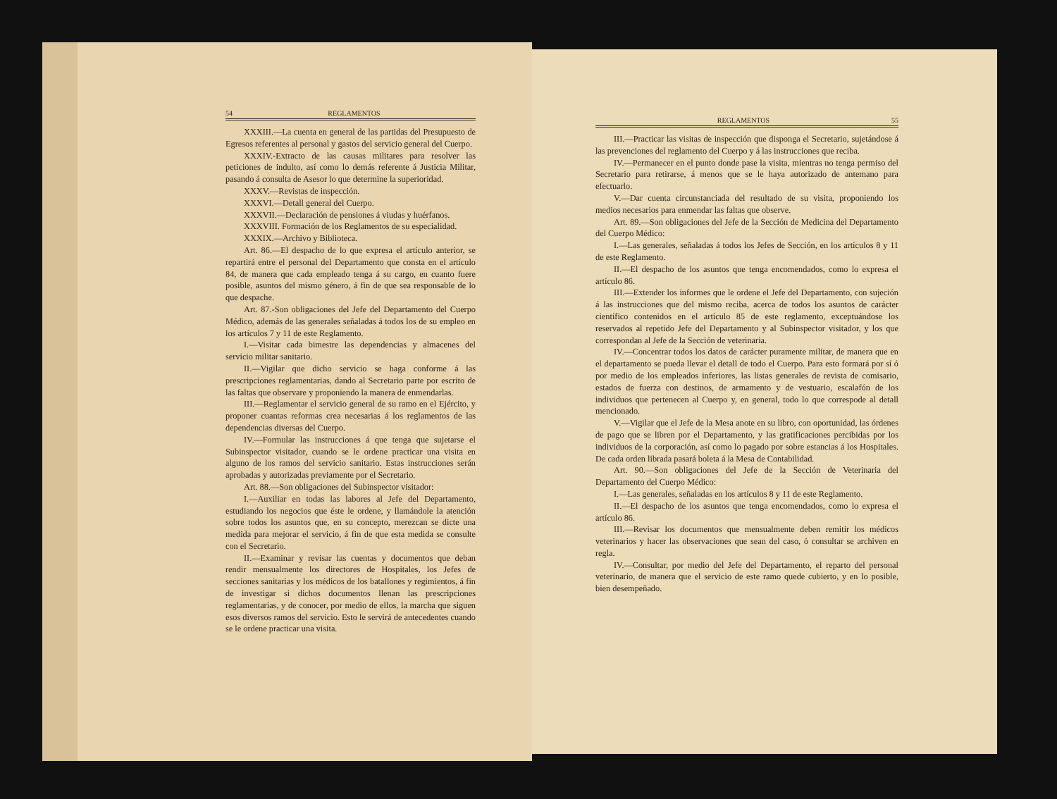54 REGLAMENTOS
XXXIII.—La cuenta en general de las partidas del Presupuesto de Egresos referentes al personal y gastos del servicio general del Cuerpo.
XXXIV.-Extracto de las causas militares para resolver las peticiones de indulto, así como lo demás referente á Justicia Militar, pasando á consulta de Asesor lo que determine la superioridad.
XXXV.—Revistas de inspección.
XXXVI.—Detall general del Cuerpo.
XXXVII.—Declaración de pensiones á viudas y huérfanos.
XXXVIII. Formación de los Reglamentos de su especialidad.
XXXIX.—Archivo y Biblioteca.
Art. 86.—El despacho de lo que expresa el artículo anterior, se repartirá entre el personal del Departamento que consta en el artículo 84, de manera que cada empleado tenga á su cargo, en cuanto fuere posible, asuntos del mismo género, á fin de que sea responsable de lo que despache.
Art. 87.-Son obligaciones del Jefe del Departamento del Cuerpo Médico, además de las generales señaladas á todos los de su empleo en los artículos 7 y 11 de este Reglamento.
I.—Visitar cada bimestre las dependencias y almacenes del servicio militar sanitario.
II.—Vigilar que dicho servicio se haga conforme á las prescripciones reglamentarias, dando al Secretario parte por escrito de las faltas que observare y proponiendo la manera de enmendarlas.
III.—Reglamentar el servicio general de su ramo en el Ejército, y proponer cuantas reformas crea necesarias á los reglamentos de las dependencias diversas del Cuerpo.
IV.—Formular las instrucciones á que tenga que sujetarse el Subinspector visitador, cuando se le ordene practicar una visita en alguno de los ramos del servicio sanitario. Estas instrucciones serán aprobadas y autorizadas previamente por el Secretario.
Art. 88.—Son obligaciones del Subinspector visitador:
I.—Auxiliar en todas las labores al Jefe del Departamento, estudiando los negocios que éste le ordene, y llamándole la atención sobre todos los asuntos que, en su concepto, merezcan se dicte una medida para mejorar el servicio, á fin de que esta medida se consulte con el Secretario.
II.—Examinar y revisar las cuentas y documentos que deban rendir mensualmente los directores de Hospitales, los Jefes de secciones sanitarias y los médicos de los batallones y regimientos, á fin de investigar si dichos documentos llenan las prescripciones reglamentarias, y de conocer, por medio de ellos, la marcha que siguen esos diversos ramos del servicio. Esto le servirá de antecedentes cuando se le ordene practicar una visita.
REGLAMENTOS 55
III.—Practicar las visitas de inspección que disponga el Secretario, sujetándose á las prevenciones del reglamento del Cuerpo y á las instrucciones que reciba.
IV.—Permanecer en el punto donde pase la visita, mientras no tenga permiso del Secretario para retirarse, á menos que se le haya autorizado de antemano para efectuarlo.
V.—Dar cuenta circunstanciada del resultado de su visita, proponiendo los medios necesarios para enmendar las faltas que observe.
Art. 89.—Son obligaciones del Jefe de la Sección de Medicina del Departamento del Cuerpo Médico:
I.—Las generales, señaladas á todos los Jefes de Sección, en los artículos 8 y 11 de este Reglamento.
II.—El despacho de los asuntos que tenga encomendados, como lo expresa el artículo 86.
III.—Extender los informes que le ordene el Jefe del Departamento, con sujeción á las instrucciones que del mismo reciba, acerca de todos los asuntos de carácter científico contenidos en el artículo 85 de este reglamento, exceptuándose los reservados al repetido Jefe del Departamento y al Subinspector visitador, y los que correspondan al Jefe de la Sección de veterinaria.
IV.—Concentrar todos los datos de carácter puramente militar, de manera que en el departamento se pueda llevar el detall de todo el Cuerpo. Para esto formará por sí ó por medio de los empleados inferiores, las listas generales de revista de comisario, estados de fuerza con destinos, de armamento y de vestuario, escalafón de los individuos que pertenecen al Cuerpo y, en general, todo lo que correspode al detall mencionado.
V.—Vigilar que el Jefe de la Mesa anote en su libro, con oportunidad, las órdenes de pago que se libren por el Departamento, y las gratificaciones percibidas por los individuos de la corporación, así como lo pagado por sobre estancias á los Hospitales. De cada orden librada pasará boleta á la Mesa de Contabilidad.
Art. 90.—Son obligaciones del Jefe de la Sección de Veterinaria del Departamento del Cuerpo Médico:
I.—Las generales, señaladas en los artículos 8 y 11 de este Reglamento.
II.—El despacho de los asuntos que tenga encomendados, como lo expresa el artículo 86.
III.—Revisar los documentos que mensualmente deben remitir los médicos veterinarios y hacer las observaciones que sean del caso, ó consultar se archiven en regla.
IV.—Consultar, por medio del Jefe del Departamento, el reparto del personal veterinario, de manera que el servicio de este ramo quede cubierto, y en lo posible, bien desempeñado.